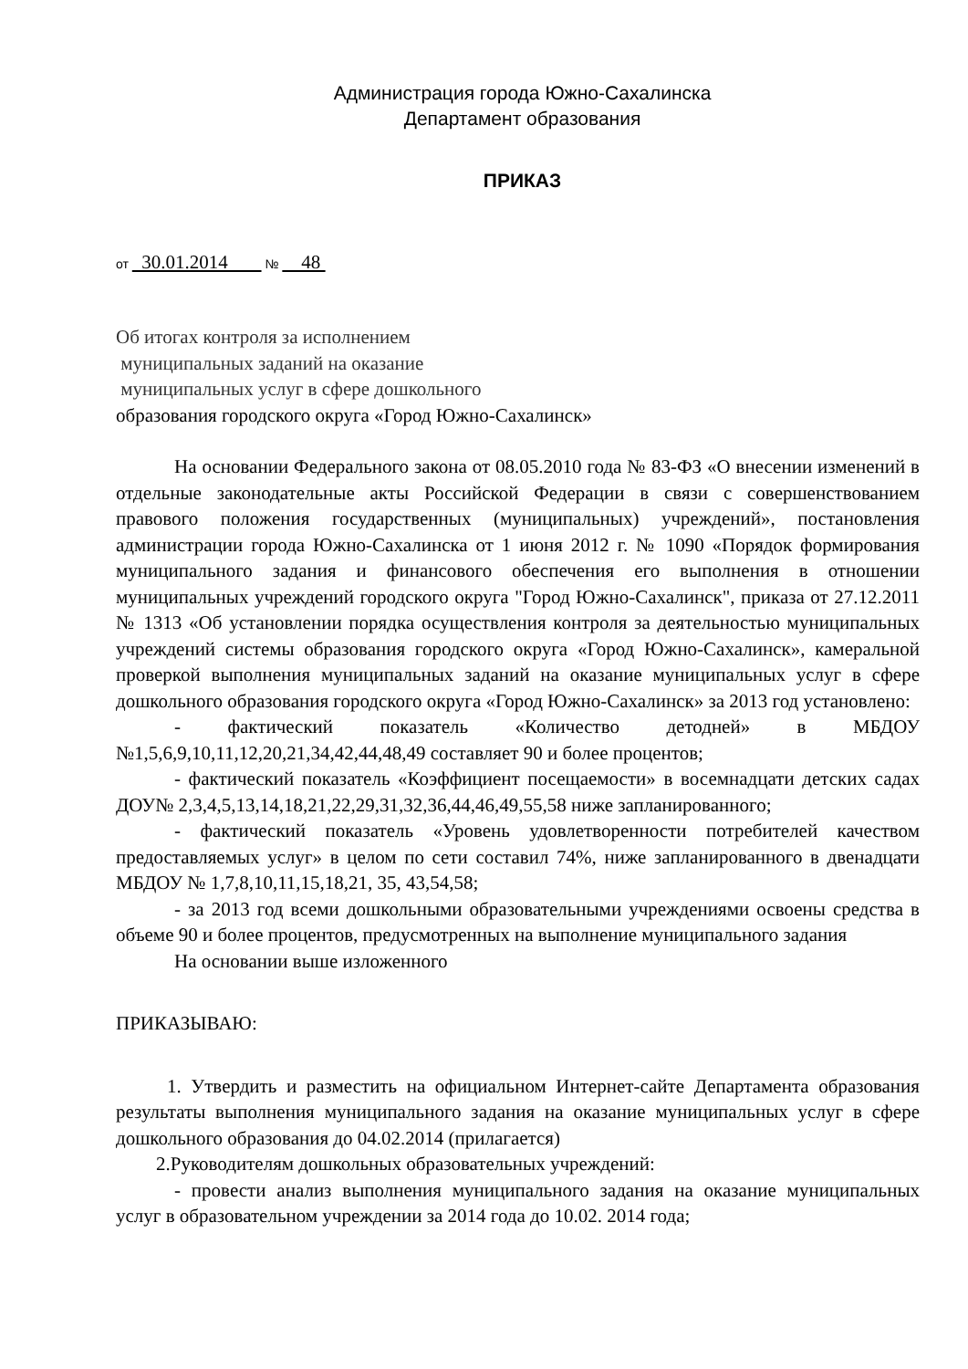Администрация города Южно-Сахалинска
Департамент образования
ПРИКАЗ
от 30.01.2014 № 48
Об итогах контроля за исполнением
муниципальных заданий на оказание
муниципальных услуг в сфере дошкольного
образования городского округа «Город Южно-Сахалинск»
На основании Федерального закона от 08.05.2010 года № 83-ФЗ «О внесении изменений в отдельные законодательные акты Российской Федерации в связи с совершенствованием правового положения государственных (муниципальных) учреждений», постановления администрации города Южно-Сахалинска от 1 июня 2012 г. № 1090 «Порядок формирования муниципального задания и финансового обеспечения его выполнения в отношении муниципальных учреждений городского округа "Город Южно-Сахалинск", приказа от 27.12.2011 № 1313 «Об установлении порядка осуществления контроля за деятельностью муниципальных учреждений системы образования городского округа «Город Южно-Сахалинск», камеральной проверкой выполнения муниципальных заданий на оказание муниципальных услуг в сфере дошкольного образования городского округа «Город Южно-Сахалинск» за 2013 год установлено:
- фактический показатель «Количество детодней» в МБДОУ №1,5,6,9,10,11,12,20,21,34,42,44,48,49 составляет 90 и более процентов;
- фактический показатель «Коэффициент посещаемости» в восемнадцати детских садах ДОУ№ 2,3,4,5,13,14,18,21,22,29,31,32,36,44,46,49,55,58 ниже запланированного;
- фактический показатель «Уровень удовлетворенности потребителей качеством предоставляемых услуг» в целом по сети составил 74%, ниже запланированного в двенадцати МБДОУ № 1,7,8,10,11,15,18,21, 35, 43,54,58;
- за 2013 год всеми дошкольными образовательными учреждениями освоены средства в объеме 90 и более процентов, предусмотренных на выполнение муниципального задания
На основании выше изложенного
ПРИКАЗЫВАЮ:
1. Утвердить и разместить на официальном Интернет-сайте Департамента образования результаты выполнения муниципального задания на оказание муниципальных услуг в сфере дошкольного образования до 04.02.2014 (прилагается)
2.Руководителям дошкольных образовательных учреждений:
- провести анализ выполнения муниципального задания на оказание муниципальных услуг в образовательном учреждении за 2014 года до 10.02. 2014 года;